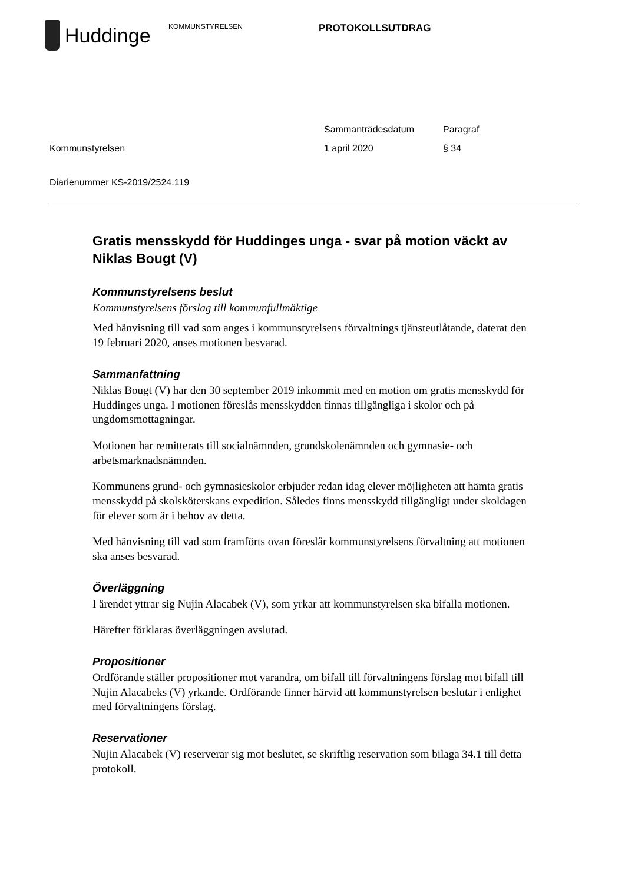Huddinge
KOMMUNSTYRELSEN
PROTOKOLLSUTDRAG
Kommunstyrelsen Sammanträdesdatum
1 april 2020
Paragraf
§ 34
Diarienummer KS-2019/2524.119
Gratis mensskydd för Huddinges unga - svar på motion väckt av Niklas Bougt (V)
Kommunstyrelsens beslut
Kommunstyrelsens förslag till kommunfullmäktige
Med hänvisning till vad som anges i kommunstyrelsens förvaltnings tjänsteutlåtande, daterat den 19 februari 2020, anses motionen besvarad.
Sammanfattning
Niklas Bougt (V) har den 30 september 2019 inkommit med en motion om gratis mensskydd för Huddinges unga. I motionen föreslås mensskydden finnas tillgängliga i skolor och på ungdomsmottagningar.
Motionen har remitterats till socialnämnden, grundskolenämnden och gymnasie- och arbetsmarknadsnämnden.
Kommunens grund- och gymnasieskolor erbjuder redan idag elever möjligheten att hämta gratis mensskydd på skolsköterskans expedition. Således finns mensskydd tillgängligt under skoldagen för elever som är i behov av detta.
Med hänvisning till vad som framförts ovan föreslår kommunstyrelsens förvaltning att motionen ska anses besvarad.
Överläggning
I ärendet yttrar sig Nujin Alacabek (V), som yrkar att kommunstyrelsen ska bifalla motionen.
Härefter förklaras överläggningen avslutad.
Propositioner
Ordförande ställer propositioner mot varandra, om bifall till förvaltningens förslag mot bifall till Nujin Alacabeks (V) yrkande. Ordförande finner härvid att kommunstyrelsen beslutar i enlighet med förvaltningens förslag.
Reservationer
Nujin Alacabek (V) reserverar sig mot beslutet, se skriftlig reservation som bilaga 34.1 till detta protokoll.